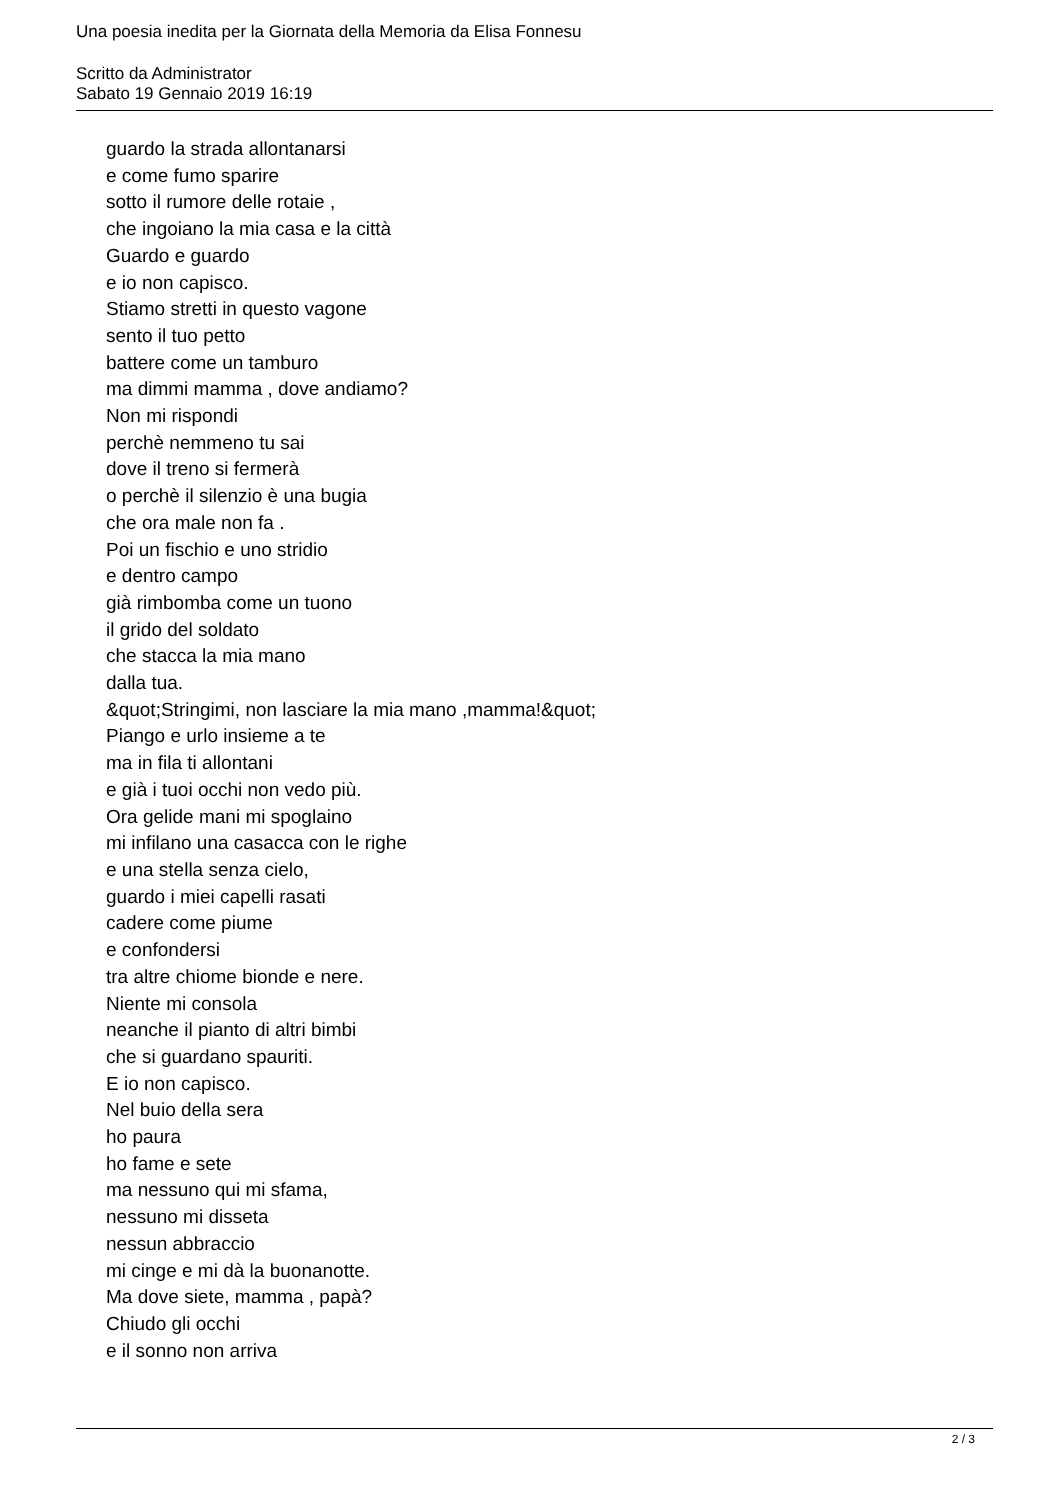Una poesia inedita per la Giornata della Memoria da Elisa Fonnesu
Scritto da Administrator
Sabato 19 Gennaio 2019 16:19
guardo la strada allontanarsi
e come fumo sparire
sotto il rumore delle rotaie ,
che ingoiano la mia casa e la città
Guardo e guardo
e io non capisco.
Stiamo stretti in questo vagone
sento il tuo petto
battere come un tamburo
ma dimmi mamma , dove andiamo?
Non mi rispondi
perchè nemmeno tu sai
dove il treno si fermerà
o perchè il silenzio è una bugia
che ora male non fa .
Poi un fischio e uno stridio
e dentro campo
già rimbomba come un tuono
il grido del soldato
che stacca la mia mano
dalla tua.
&quot;Stringimi, non lasciare la mia mano ,mamma!&quot;
Piango e urlo insieme a te
ma in fila ti allontani
e già i tuoi occhi non vedo più.
Ora gelide mani mi spoglaino
mi infilano una casacca con le righe
e una stella senza cielo,
guardo i miei capelli rasati
cadere come piume
e confondersi
tra altre chiome bionde e nere.
Niente mi consola
neanche il pianto di altri bimbi
che si guardano spauriti.
E io non capisco.
Nel buio della sera
ho paura
ho fame e sete
ma nessuno qui mi sfama,
nessuno mi disseta
nessun abbraccio
mi cinge e mi dà la buonanotte.
Ma dove siete, mamma , papà?
Chiudo gli occhi
e il sonno non arriva
2 / 3